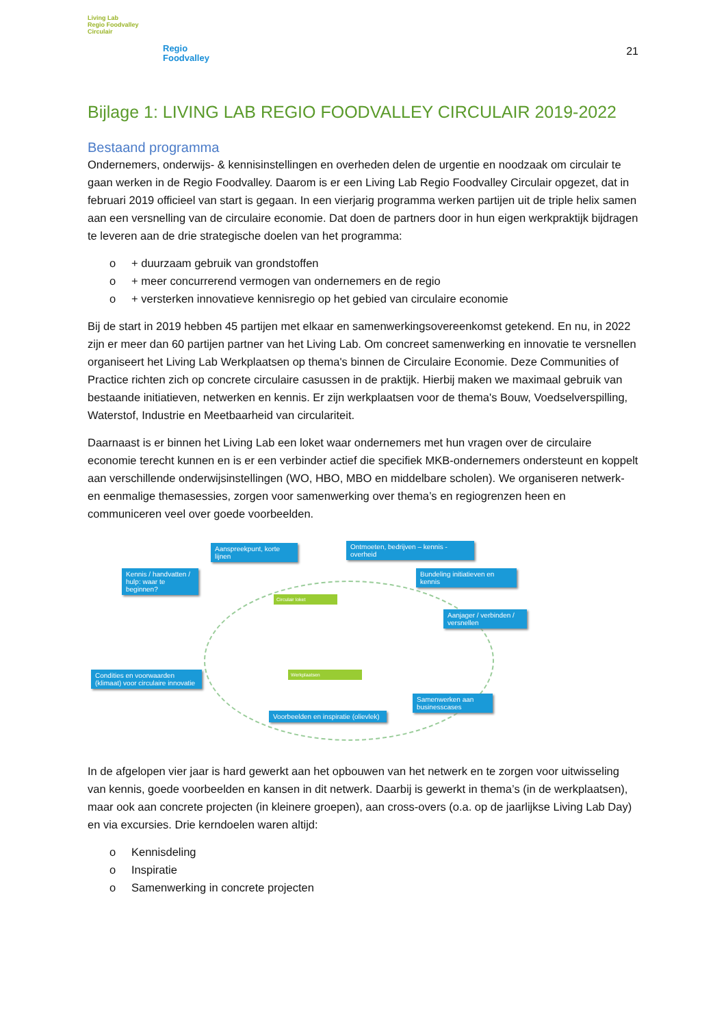Living Lab
Regio Foodvalley
Circulair
Regio
Foodvalley
21
Bijlage 1: LIVING LAB REGIO FOODVALLEY CIRCULAIR 2019-2022
Bestaand programma
Ondernemers, onderwijs- & kennisinstellingen en overheden delen de urgentie en noodzaak om circulair te gaan werken in de Regio Foodvalley. Daarom is er een Living Lab Regio Foodvalley Circulair opgezet, dat in februari 2019 officieel van start is gegaan. In een vierjarig programma werken partijen uit de triple helix samen aan een versnelling van de circulaire economie. Dat doen de partners door in hun eigen werkpraktijk bijdragen te leveren aan de drie strategische doelen van het programma:
o + duurzaam gebruik van grondstoffen
o + meer concurrerend vermogen van ondernemers en de regio
o + versterken innovatieve kennisregio op het gebied van circulaire economie
Bij de start in 2019 hebben 45 partijen met elkaar en samenwerkingsovereenkomst getekend. En nu, in 2022 zijn er meer dan 60 partijen partner van het Living Lab. Om concreet samenwerking en innovatie te versnellen organiseert het Living Lab Werkplaatsen op thema's binnen de Circulaire Economie. Deze Communities of Practice richten zich op concrete circulaire casussen in de praktijk. Hierbij maken we maximaal gebruik van bestaande initiatieven, netwerken en kennis. Er zijn werkplaatsen voor de thema's Bouw, Voedselverspilling, Waterstof, Industrie en Meetbaarheid van circulariteit.
Daarnaast is er binnen het Living Lab een loket waar ondernemers met hun vragen over de circulaire economie terecht kunnen en is er een verbinder actief die specifiek MKB-ondernemers ondersteunt en koppelt aan verschillende onderwijsinstellingen (WO, HBO, MBO en middelbare scholen). We organiseren netwerk- en eenmalige themasessies, zorgen voor samenwerking over thema’s en regiogrenzen heen en communiceren veel over goede voorbeelden.
Aanspreekpunt, korte lijnen
Ontmoeten, bedrijven – kennis - overheid
Kennis / handvatten / hulp: waar te beginnen?
Bundeling initiatieven en kennis
Aanjager / verbinden / versnellen
Condities en voorwaarden (klimaat) voor circulaire innovatie
Samenwerken aan businesscases
Voorbeelden en inspiratie (olievlek)
Circulair loket
Werkplaatsen
In de afgelopen vier jaar is hard gewerkt aan het opbouwen van het netwerk en te zorgen voor uitwisseling van kennis, goede voorbeelden en kansen in dit netwerk. Daarbij is gewerkt in thema’s (in de werkplaatsen), maar ook aan concrete projecten (in kleinere groepen), aan cross-overs (o.a. op de jaarlijkse Living Lab Day) en via excursies. Drie kerndoelen waren altijd:
o Kennisdeling
o Inspiratie
o Samenwerking in concrete projecten